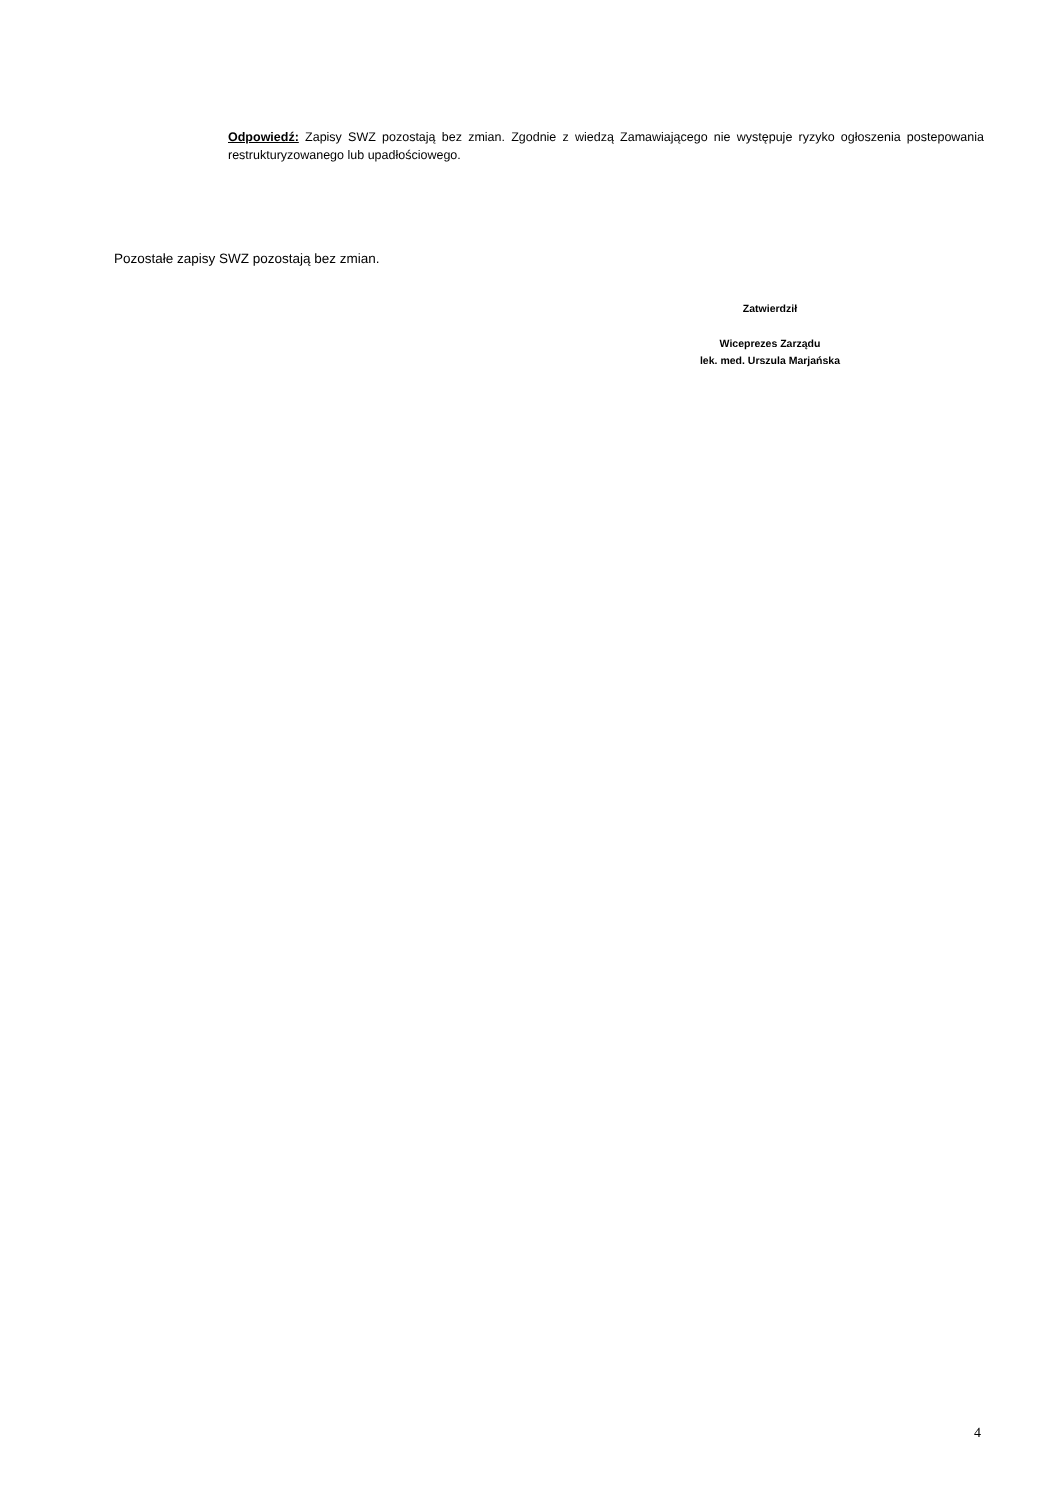Odpowiedź: Zapisy SWZ pozostają bez zmian. Zgodnie z wiedzą Zamawiającego nie występuje ryzyko ogłoszenia postepowania restrukturyzowanego lub upadłościowego.
Pozostałe zapisy SWZ pozostają bez zmian.
Zatwierdził
Wiceprezes Zarządu
lek. med. Urszula Marjańska
4